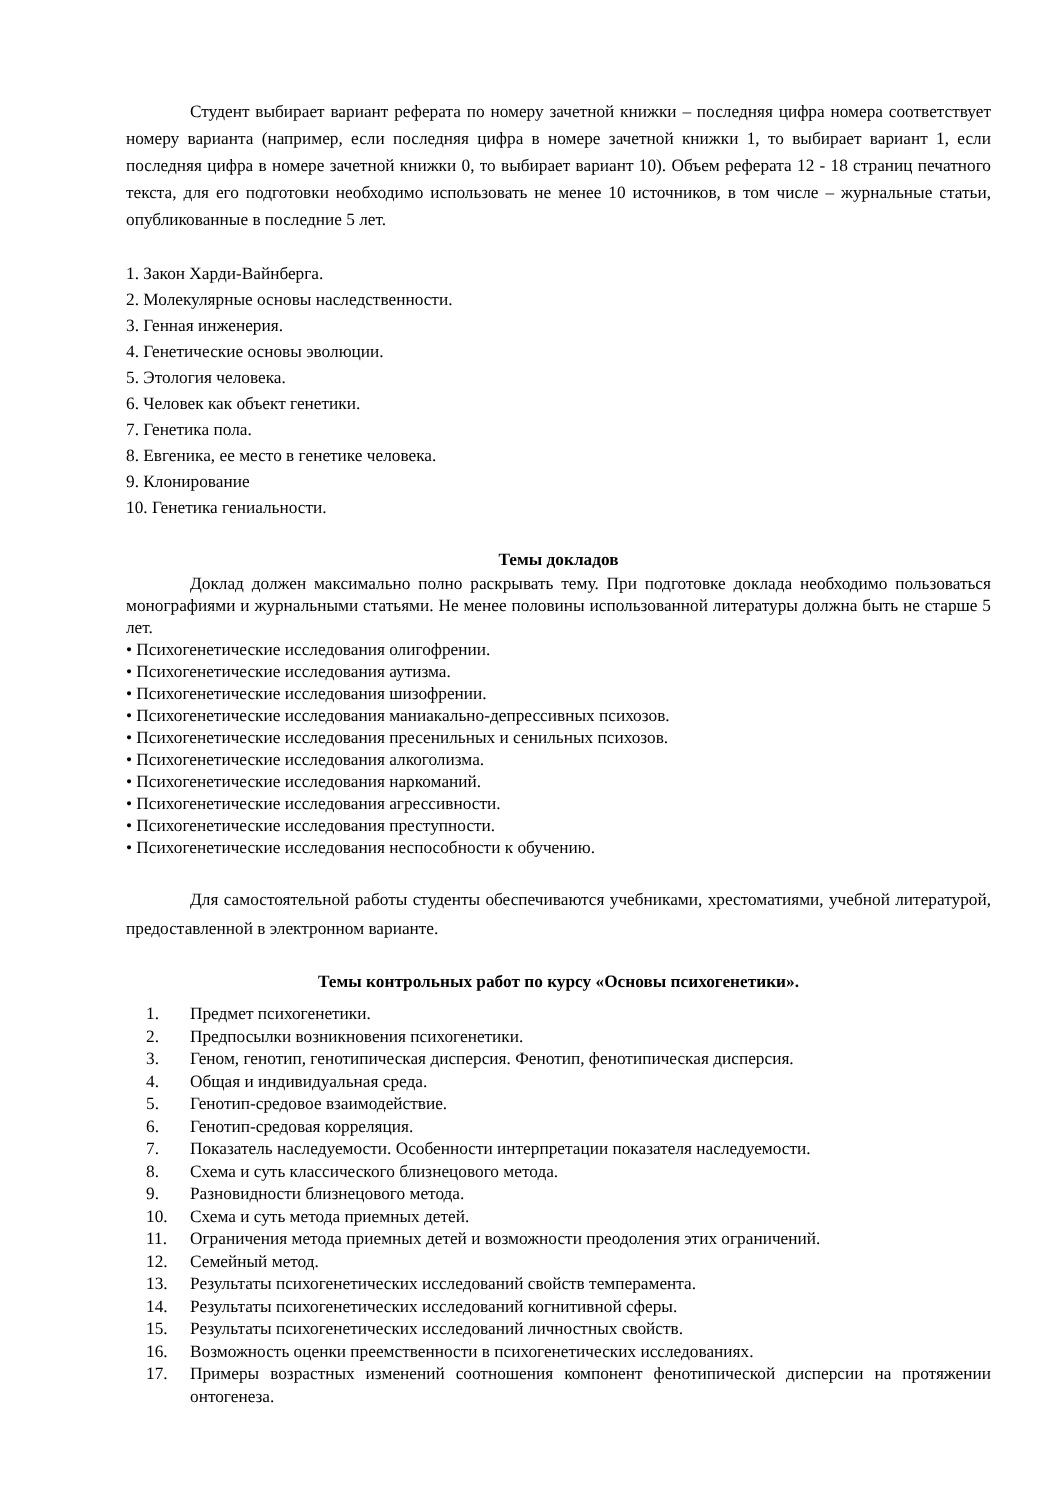Студент выбирает вариант реферата по номеру зачетной книжки – последняя цифра номера соответствует номеру варианта (например, если последняя цифра в номере зачетной книжки 1, то выбирает вариант 1, если последняя цифра в номере зачетной книжки 0, то выбирает вариант 10). Объем реферата 12 - 18 страниц печатного текста, для его подготовки необходимо использовать не менее 10 источников, в том числе – журнальные статьи, опубликованные в последние 5 лет.
1. Закон Харди-Вайнберга.
2. Молекулярные основы наследственности.
3. Генная инженерия.
4. Генетические основы эволюции.
5. Этология человека.
6. Человек как объект генетики.
7. Генетика пола.
8. Евгеника, ее место в генетике человека.
9. Клонирование
10. Генетика гениальности.
Темы докладов
Доклад должен максимально полно раскрывать тему. При подготовке доклада необходимо пользоваться монографиями и журнальными статьями. Не менее половины использованной литературы должна быть не старше 5 лет.
• Психогенетические исследования олигофрении.
• Психогенетические исследования аутизма.
• Психогенетические исследования шизофрении.
• Психогенетические исследования маниакально-депрессивных психозов.
• Психогенетические исследования пресенильных и сенильных психозов.
• Психогенетические исследования алкоголизма.
• Психогенетические исследования наркоманий.
• Психогенетические исследования агрессивности.
• Психогенетические исследования преступности.
• Психогенетические исследования неспособности к обучению.
Для самостоятельной работы студенты обеспечиваются учебниками, хрестоматиями, учебной литературой, предоставленной в электронном варианте.
Темы контрольных работ по курсу «Основы психогенетики».
1. Предмет психогенетики.
2. Предпосылки возникновения психогенетики.
3. Геном, генотип, генотипическая дисперсия. Фенотип, фенотипическая дисперсия.
4. Общая и индивидуальная среда.
5. Генотип-средовое взаимодействие.
6. Генотип-средовая корреляция.
7. Показатель наследуемости. Особенности интерпретации показателя наследуемости.
8. Схема и суть классического близнецового метода.
9. Разновидности близнецового метода.
10. Схема и суть метода приемных детей.
11. Ограничения метода приемных детей и возможности преодоления этих ограничений.
12. Семейный метод.
13. Результаты психогенетических исследований свойств темперамента.
14. Результаты психогенетических исследований когнитивной сферы.
15. Результаты психогенетических исследований личностных свойств.
16. Возможность оценки преемственности в психогенетических исследованиях.
17. Примеры возрастных изменений соотношения компонент фенотипической дисперсии на протяжении онтогенеза.